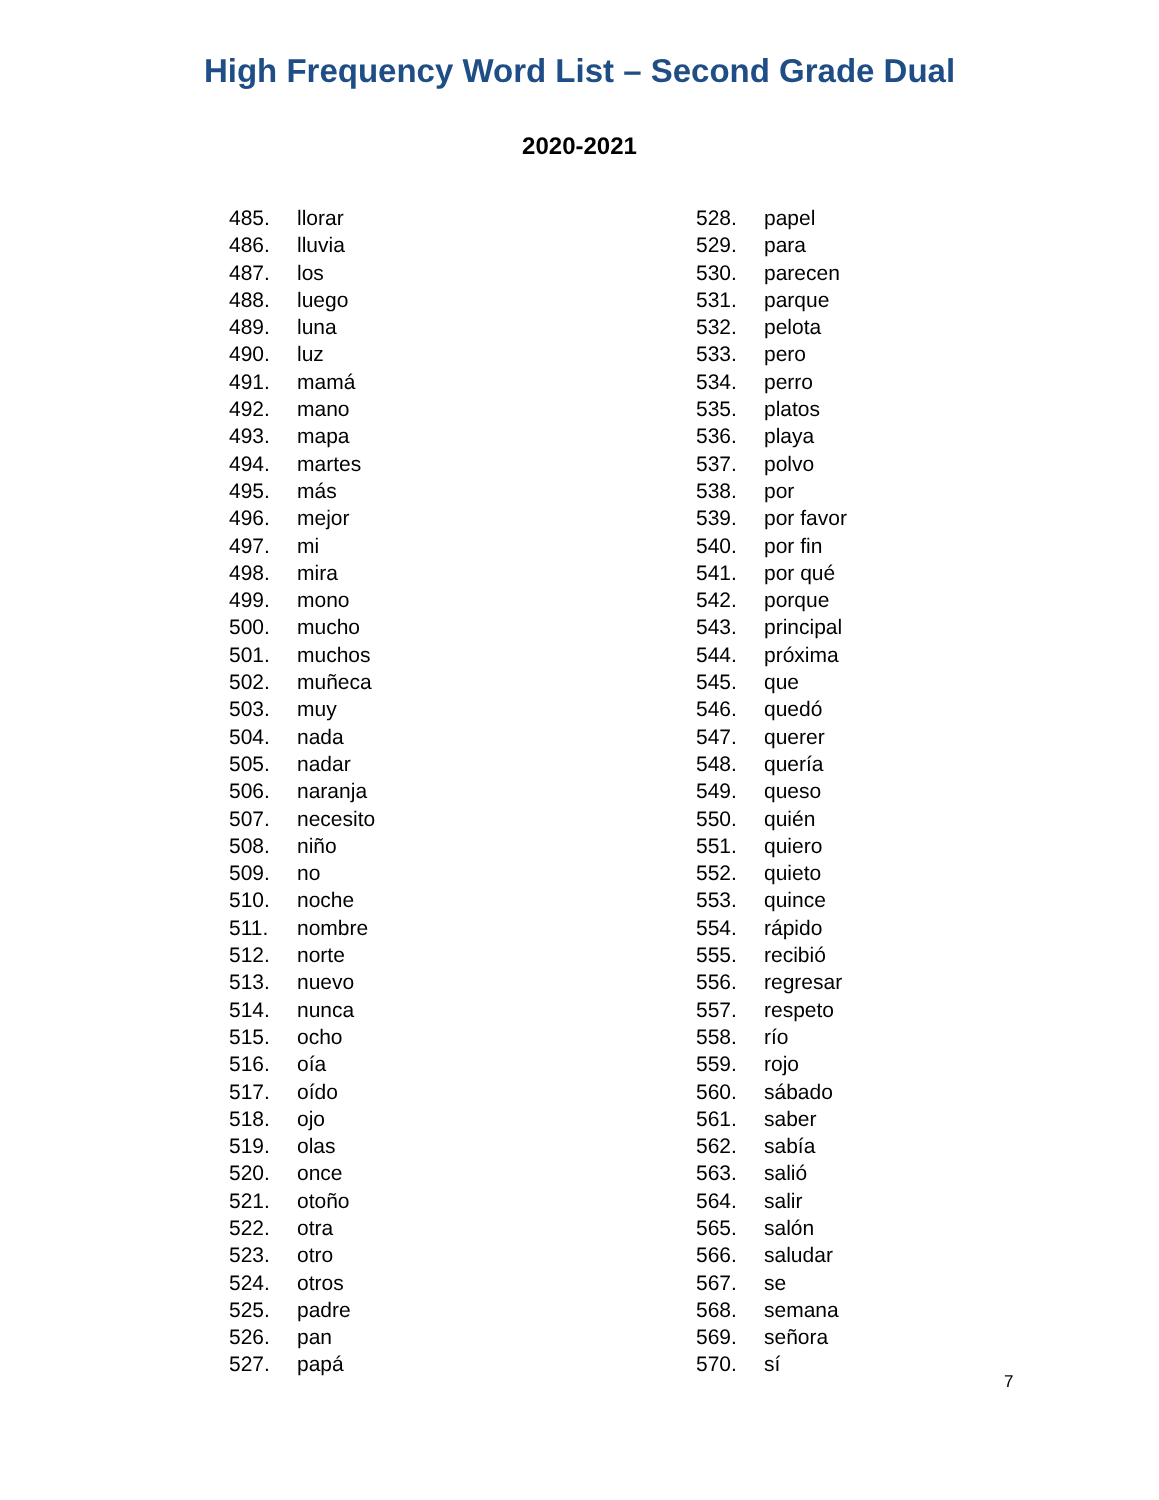High Frequency Word List – Second Grade Dual
2020-2021
485. llorar
486. lluvia
487. los
488. luego
489. luna
490. luz
491. mamá
492. mano
493. mapa
494. martes
495. más
496. mejor
497. mi
498. mira
499. mono
500. mucho
501. muchos
502. muñeca
503. muy
504. nada
505. nadar
506. naranja
507. necesito
508. niño
509. no
510. noche
511. nombre
512. norte
513. nuevo
514. nunca
515. ocho
516. oía
517. oído
518. ojo
519. olas
520. once
521. otoño
522. otra
523. otro
524. otros
525. padre
526. pan
527. papá
528. papel
529. para
530. parecen
531. parque
532. pelota
533. pero
534. perro
535. platos
536. playa
537. polvo
538. por
539. por favor
540. por fin
541. por qué
542. porque
543. principal
544. próxima
545. que
546. quedó
547. querer
548. quería
549. queso
550. quién
551. quiero
552. quieto
553. quince
554. rápido
555. recibió
556. regresar
557. respeto
558. río
559. rojo
560. sábado
561. saber
562. sabía
563. salió
564. salir
565. salón
566. saludar
567. se
568. semana
569. señora
570. sí
7